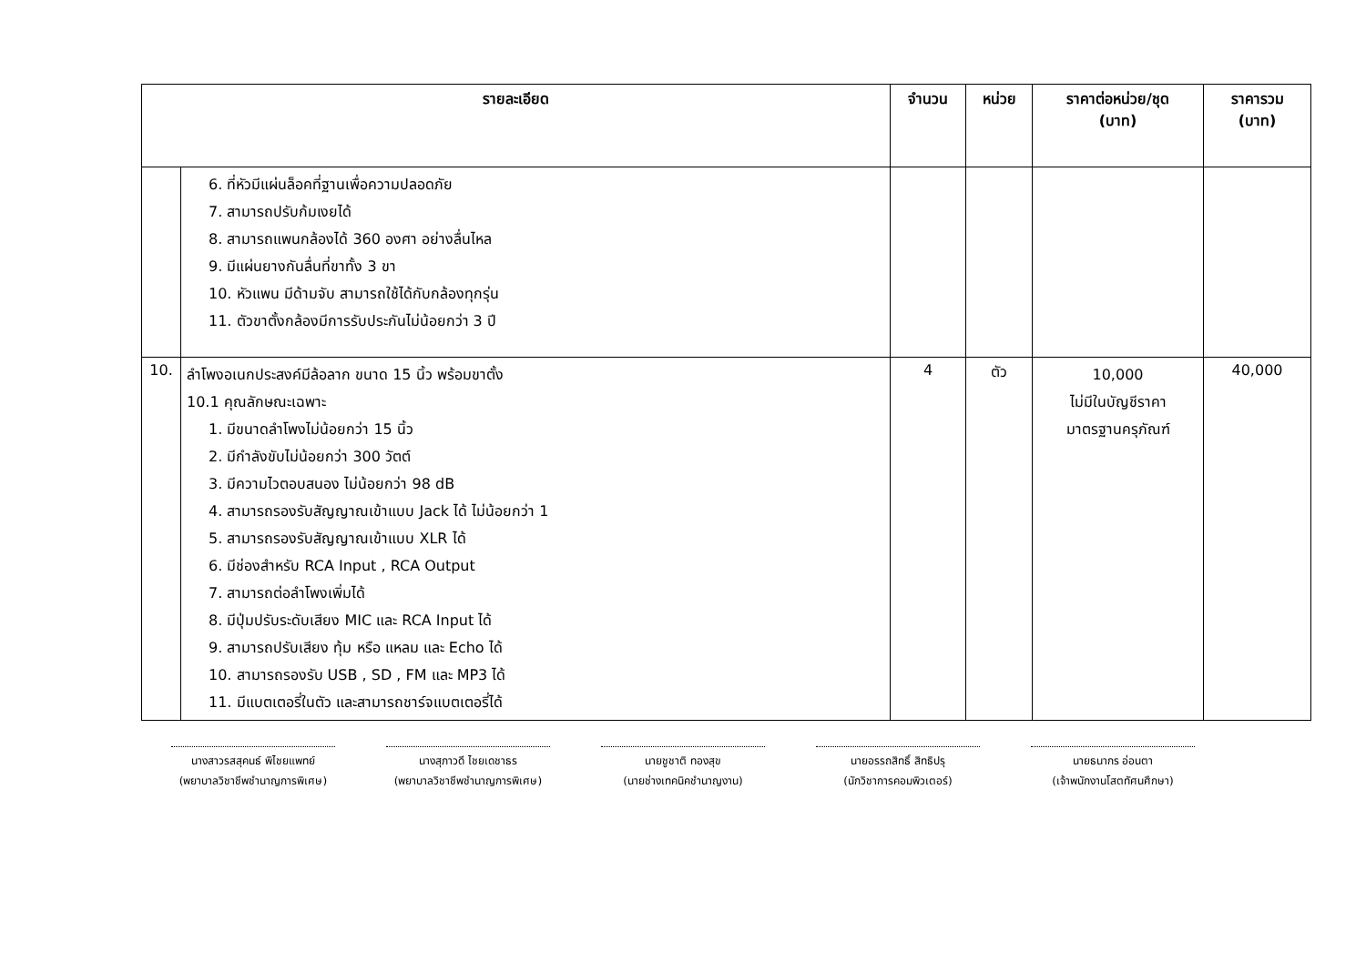| รายละเอียด | | จำนวน | หน่วย | ราคาต่อหน่วย/ชุด (บาท) | ราคารวม (บาท) |
| --- | --- | --- | --- | --- | --- |
| | 6. ที่หัวมีแผ่นล็อคที่ฐานเพื่อความปลอดภัย 7. สามารถปรับก้มเงยได้ 8. สามารถแพนกล้องได้ 360 องศา อย่างลื่นไหล 9. มีแผ่นยางกันลื่นที่ขาทั้ง 3 ขา 10. หัวแพน มีด้ามจับ สามารถใช้ได้กับกล้องทุกรุ่น 11. ตัวขาตั้งกล้องมีการรับประกันไม่น้อยกว่า 3 ปี | | | | |
| 10. | ลำโพงอเนกประสงค์มีล้อลาก ขนาด 15 นิ้ว พร้อมขาตั้ง 10.1 คุณลักษณะเฉพาะ 1. มีขนาดลำโพงไม่น้อยกว่า 15 นิ้ว 2. มีกำลังขับไม่น้อยกว่า 300 วัตต์ 3. มีความไวตอบสนอง ไม่น้อยกว่า 98 dB 4. สามารถรองรับสัญญาณเข้าแบบ Jack ได้ ไม่น้อยกว่า 1 5. สามารถรองรับสัญญาณเข้าแบบ XLR ได้ 6. มีช่องสำหรับ RCA Input , RCA Output 7. สามารถต่อลำโพงเพิ่มได้ 8. มีปุ่มปรับระดับเสียง MIC และ RCA Input ได้ 9. สามารถปรับเสียง ทุ้ม หรือ แหลม และ Echo ได้ 10. สามารถรองรับ USB , SD , FM และ MP3 ได้ 11. มีแบตเตอรี่ในตัว และสามารถชาร์จแบตเตอรี่ได้ | 4 | ตัว | 10,000 ไม่มีในบัญชีราคา มาตรฐานครุภัณฑ์ | 40,000 |
นางสาวรสสุคนธ์ พิไชยแพทย์
(พยาบาลวิชาชีพชำนาญการพิเศษ)
นางสุภาวดี ไชยเดชาธร
(พยาบาลวิชาชีพชำนาญการพิเศษ)
นายชูชาติ ทองสุข
(นายช่างเทคนิคชำนาญงาน)
นายอรรถสิทธิ์ สิทธิปรุ
(นักวิชาการคอมพิวเตอร์)
นายธนากร อ่อนตา
(เจ้าพนักงานโสตทัศนศึกษา)